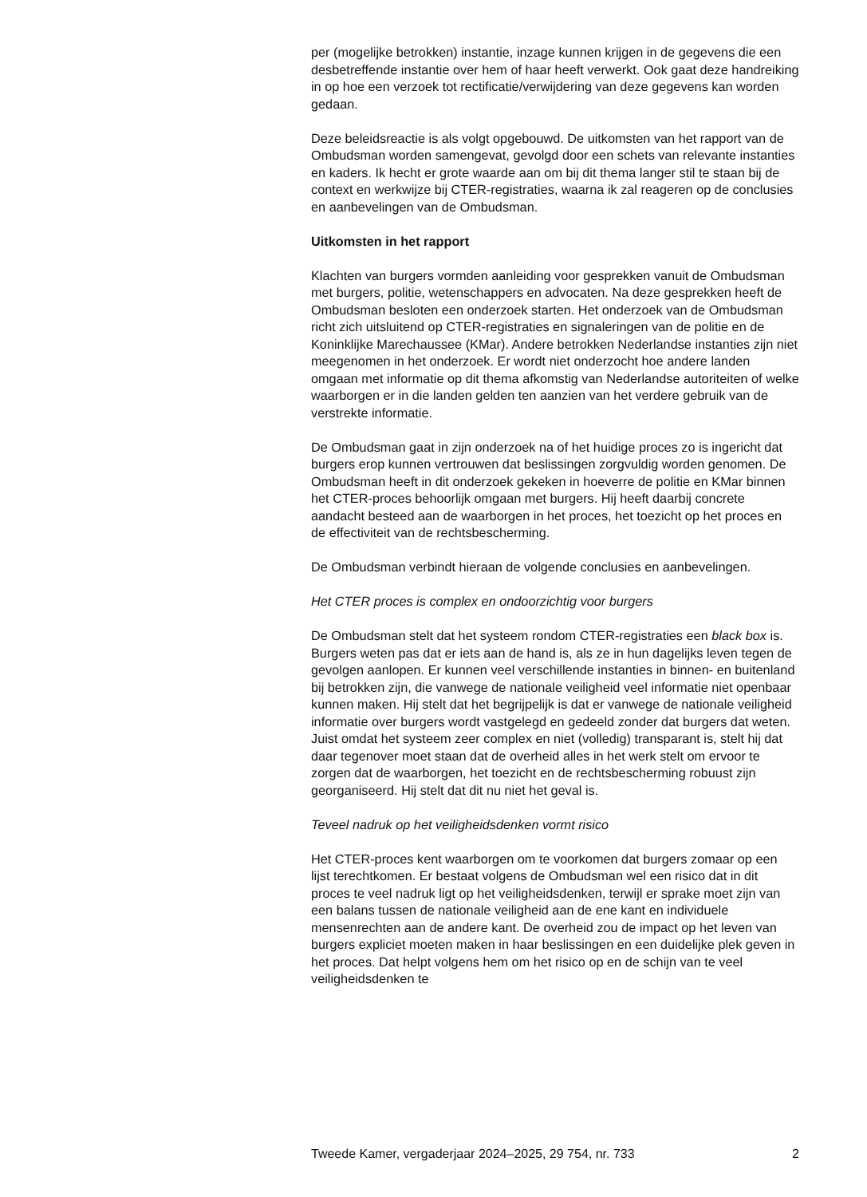per (mogelijke betrokken) instantie, inzage kunnen krijgen in de gegevens die een desbetreffende instantie over hem of haar heeft verwerkt. Ook gaat deze handreiking in op hoe een verzoek tot rectificatie/verwijdering van deze gegevens kan worden gedaan.
Deze beleidsreactie is als volgt opgebouwd. De uitkomsten van het rapport van de Ombudsman worden samengevat, gevolgd door een schets van relevante instanties en kaders. Ik hecht er grote waarde aan om bij dit thema langer stil te staan bij de context en werkwijze bij CTER-registraties, waarna ik zal reageren op de conclusies en aanbevelingen van de Ombudsman.
Uitkomsten in het rapport
Klachten van burgers vormden aanleiding voor gesprekken vanuit de Ombudsman met burgers, politie, wetenschappers en advocaten. Na deze gesprekken heeft de Ombudsman besloten een onderzoek starten. Het onderzoek van de Ombudsman richt zich uitsluitend op CTER-registraties en signaleringen van de politie en de Koninklijke Marechaussee (KMar). Andere betrokken Nederlandse instanties zijn niet meegenomen in het onderzoek. Er wordt niet onderzocht hoe andere landen omgaan met informatie op dit thema afkomstig van Nederlandse autoriteiten of welke waarborgen er in die landen gelden ten aanzien van het verdere gebruik van de verstrekte informatie.
De Ombudsman gaat in zijn onderzoek na of het huidige proces zo is ingericht dat burgers erop kunnen vertrouwen dat beslissingen zorgvuldig worden genomen. De Ombudsman heeft in dit onderzoek gekeken in hoeverre de politie en KMar binnen het CTER-proces behoorlijk omgaan met burgers. Hij heeft daarbij concrete aandacht besteed aan de waarborgen in het proces, het toezicht op het proces en de effectiviteit van de rechtsbescherming.
De Ombudsman verbindt hieraan de volgende conclusies en aanbevelingen.
Het CTER proces is complex en ondoorzichtig voor burgers
De Ombudsman stelt dat het systeem rondom CTER-registraties een black box is. Burgers weten pas dat er iets aan de hand is, als ze in hun dagelijks leven tegen de gevolgen aanlopen. Er kunnen veel verschillende instanties in binnen- en buitenland bij betrokken zijn, die vanwege de nationale veiligheid veel informatie niet openbaar kunnen maken. Hij stelt dat het begrijpelijk is dat er vanwege de nationale veiligheid informatie over burgers wordt vastgelegd en gedeeld zonder dat burgers dat weten. Juist omdat het systeem zeer complex en niet (volledig) transparant is, stelt hij dat daar tegenover moet staan dat de overheid alles in het werk stelt om ervoor te zorgen dat de waarborgen, het toezicht en de rechtsbescherming robuust zijn georganiseerd. Hij stelt dat dit nu niet het geval is.
Teveel nadruk op het veiligheidsdenken vormt risico
Het CTER-proces kent waarborgen om te voorkomen dat burgers zomaar op een lijst terechtkomen. Er bestaat volgens de Ombudsman wel een risico dat in dit proces te veel nadruk ligt op het veiligheidsdenken, terwijl er sprake moet zijn van een balans tussen de nationale veiligheid aan de ene kant en individuele mensenrechten aan de andere kant. De overheid zou de impact op het leven van burgers expliciet moeten maken in haar beslissingen en een duidelijke plek geven in het proces. Dat helpt volgens hem om het risico op en de schijn van te veel veiligheidsdenken te
Tweede Kamer, vergaderjaar 2024–2025, 29 754, nr. 733 2